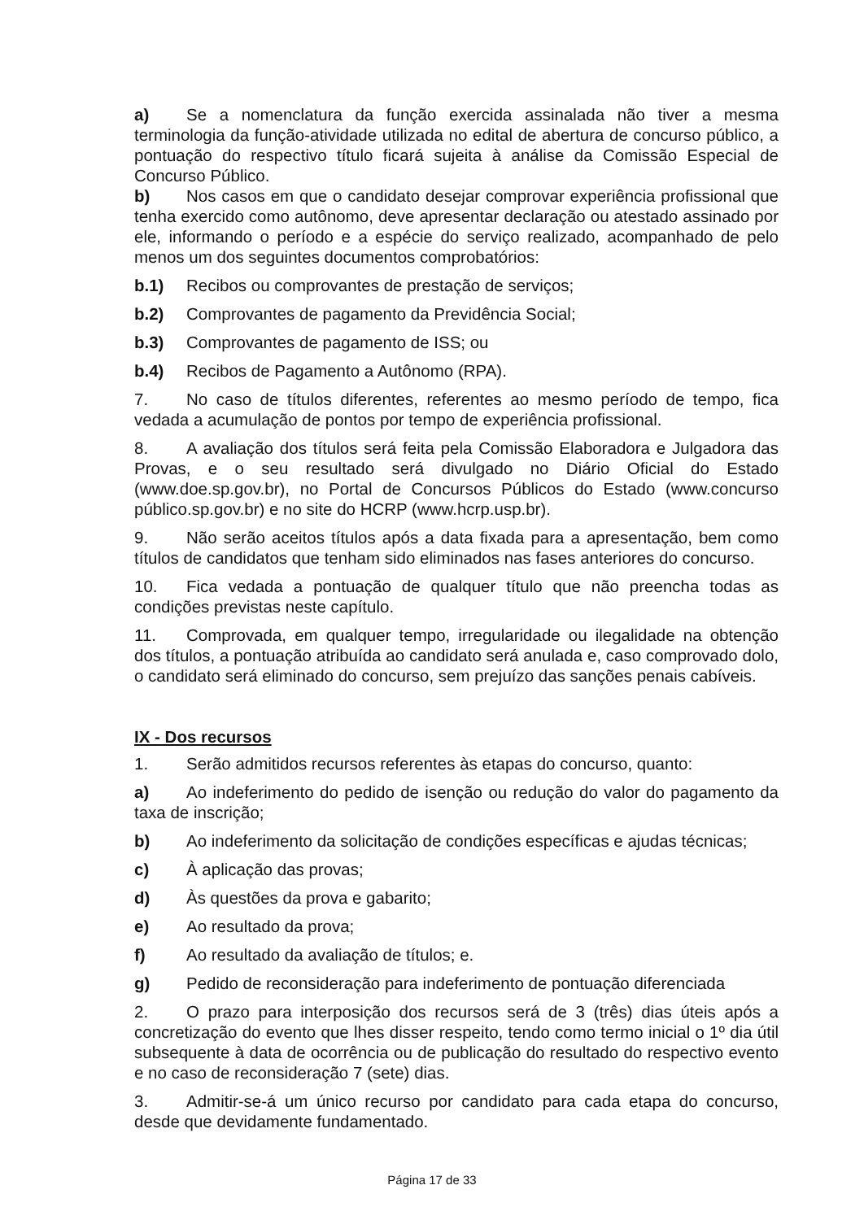a) Se a nomenclatura da função exercida assinalada não tiver a mesma terminologia da função-atividade utilizada no edital de abertura de concurso público, a pontuação do respectivo título ficará sujeita à análise da Comissão Especial de Concurso Público.
b) Nos casos em que o candidato desejar comprovar experiência profissional que tenha exercido como autônomo, deve apresentar declaração ou atestado assinado por ele, informando o período e a espécie do serviço realizado, acompanhado de pelo menos um dos seguintes documentos comprobatórios:
b.1) Recibos ou comprovantes de prestação de serviços;
b.2) Comprovantes de pagamento da Previdência Social;
b.3) Comprovantes de pagamento de ISS; ou
b.4) Recibos de Pagamento a Autônomo (RPA).
7. No caso de títulos diferentes, referentes ao mesmo período de tempo, fica vedada a acumulação de pontos por tempo de experiência profissional.
8. A avaliação dos títulos será feita pela Comissão Elaboradora e Julgadora das Provas, e o seu resultado será divulgado no Diário Oficial do Estado (www.doe.sp.gov.br), no Portal de Concursos Públicos do Estado (www.concurso público.sp.gov.br) e no site do HCRP (www.hcrp.usp.br).
9. Não serão aceitos títulos após a data fixada para a apresentação, bem como títulos de candidatos que tenham sido eliminados nas fases anteriores do concurso.
10. Fica vedada a pontuação de qualquer título que não preencha todas as condições previstas neste capítulo.
11. Comprovada, em qualquer tempo, irregularidade ou ilegalidade na obtenção dos títulos, a pontuação atribuída ao candidato será anulada e, caso comprovado dolo, o candidato será eliminado do concurso, sem prejuízo das sanções penais cabíveis.
IX - Dos recursos
1. Serão admitidos recursos referentes às etapas do concurso, quanto:
a) Ao indeferimento do pedido de isenção ou redução do valor do pagamento da taxa de inscrição;
b) Ao indeferimento da solicitação de condições específicas e ajudas técnicas;
c) À aplicação das provas;
d) Às questões da prova e gabarito;
e) Ao resultado da prova;
f) Ao resultado da avaliação de títulos; e.
g) Pedido de reconsideração para indeferimento de pontuação diferenciada
2. O prazo para interposição dos recursos será de 3 (três) dias úteis após a concretização do evento que lhes disser respeito, tendo como termo inicial o 1º dia útil subsequente à data de ocorrência ou de publicação do resultado do respectivo evento e no caso de reconsideração 7 (sete) dias.
3. Admitir-se-á um único recurso por candidato para cada etapa do concurso, desde que devidamente fundamentado.
Página 17 de 33